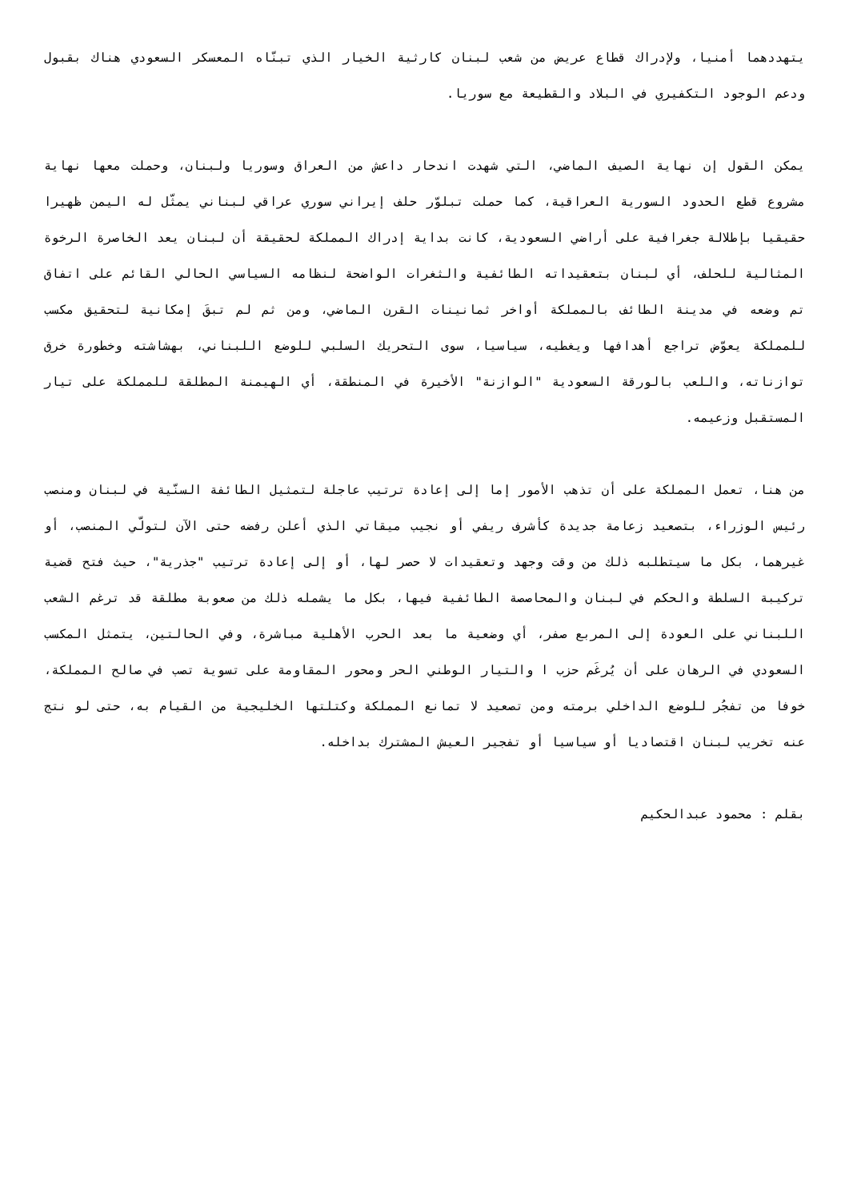يتهددهما أمنيا، ولإدراك قطاع عريض من شعب لبنان كارثية الخيار الذي تبنّاه المعسكر السعودي هناك بقبول ودعم الوجود التكفيري في البلاد والقطيعة مع سوريا.
يمكن القول إن نهاية الصيف الماضي، التي شهدت اندحار داعش من العراق وسوريا ولبنان، وحملت معها نهاية مشروع قطع الحدود السورية العراقية، كما حملت تبلوّر حلف إيراني سوري عراقي لبناني يمثّل له اليمن ظهيرا حقيقيا بإطلالة جغرافية على أراضي السعودية، كانت بداية إدراك المملكة لحقيقة أن لبنان يعد الخاصرة الرخوة المثالية للحلف، أي لبنان بتعقيداته الطائفية والثغرات الواضحة لنظامه السياسي الحالي القائم على اتفاق تم وضعه في مدينة الطائف بالمملكة أواخر ثمانينات القرن الماضي، ومن ثم لم تبقَ إمكانية لتحقيق مكسب للمملكة يعوّض تراجع أهدافها ويغطيه، سياسيا، سوى التحريك السلبي للوضع اللبناني، بهشاشته وخطورة خرق توازناته، واللعب بالورقة السعودية "الوازنة" الأخيرة في المنطقة، أي الهيمنة المطلقة للمملكة على تيار المستقبل وزعيمه.
من هنا، تعمل المملكة على أن تذهب الأمور إما إلى إعادة ترتيب عاجلة لتمثيل الطائفة السنّية في لبنان ومنصب رئيس الوزراء، بتصعيد زعامة جديدة كأشرف ريفي أو نجيب ميقاتي الذي أعلن رفضه حتى الآن لتولّي المنصب، أو غيرهما، بكل ما سيتطلبه ذلك من وقت وجهد وتعقيدات لا حصر لها، أو إلى إعادة ترتيب "جذرية"، حيث فتح قضية تركيبة السلطة والحكم في لبنان والمحاصصة الطائفية فيها، بكل ما يشمله ذلك من صعوبة مطلقة قد ترغم الشعب اللبناني على العودة إلى المربع صفر، أي وضعية ما بعد الحرب الأهلية مباشرة، وفي الحالتين، يتمثل المكسب السعودي في الرهان على أن يُرغَم حزب ا والتيار الوطني الحر ومحور المقاومة على تسوية تصب في صالح المملكة، خوفا من تفجُر للوضع الداخلي برمته ومن تصعيد لا تمانع المملكة وكتلتها الخليجية من القيام به، حتى لو نتج عنه تخريب لبنان اقتصاديا أو سياسيا أو تفجير العيش المشترك بداخله.
بقلم : محمود عبدالحكيم